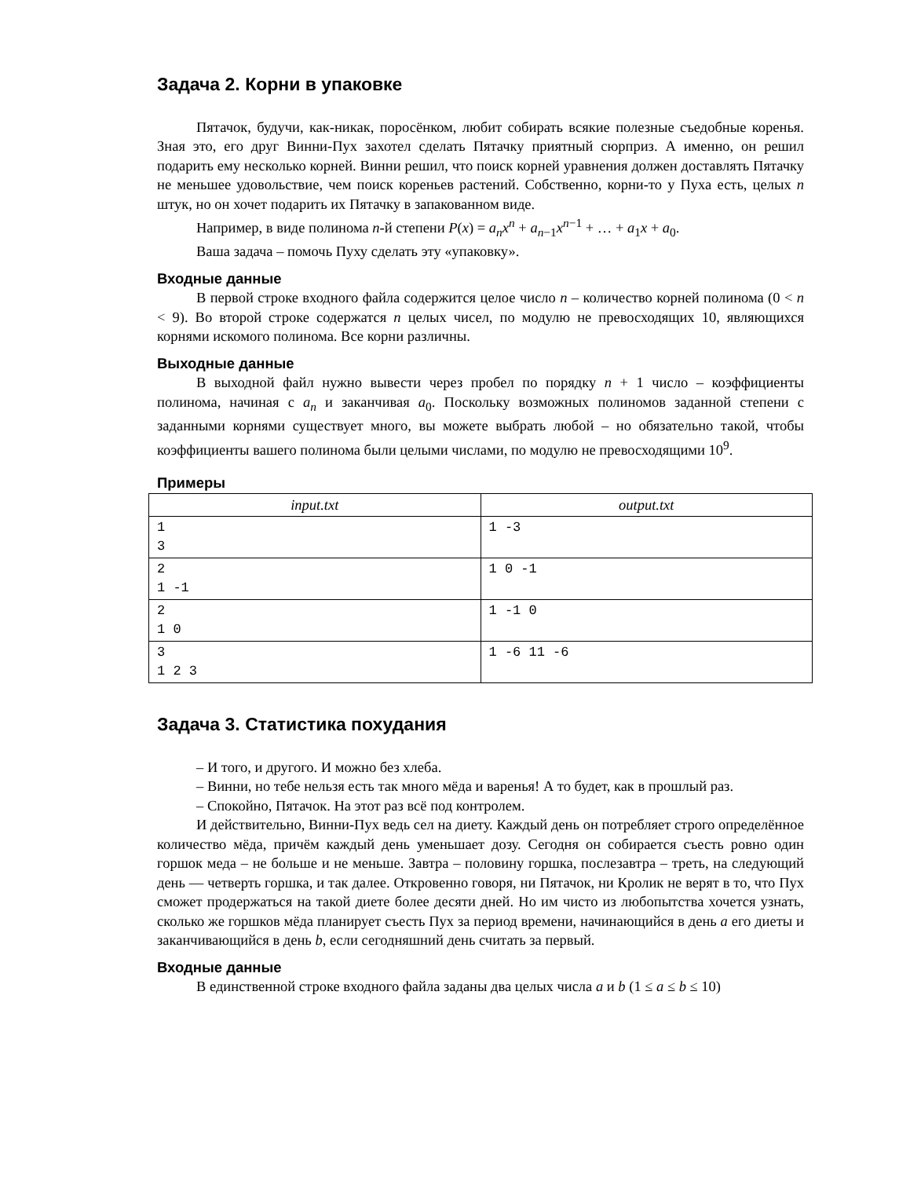Задача 2. Корни в упаковке
Пятачок, будучи, как-никак, поросёнком, любит собирать всякие полезные съедобные коренья. Зная это, его друг Винни-Пух захотел сделать Пятачку приятный сюрприз. А именно, он решил подарить ему несколько корней. Винни решил, что поиск корней уравнения должен доставлять Пятачку не меньшее удовольствие, чем поиск кореньев растений. Собственно, корни-то у Пуха есть, целых n штук, но он хочет подарить их Пятачку в запакованном виде.
Например, в виде полинома n-й степени P(x) = a<sub>n</sub>x<sup>n</sup> + a<sub>n−1</sub>x<sup>n−1</sup> + … + a<sub>1</sub>x + a<sub>0</sub>.
Ваша задача – помочь Пуху сделать эту «упаковку».
Входные данные
В первой строке входного файла содержится целое число n – количество корней полинома (0 < n < 9). Во второй строке содержатся n целых чисел, по модулю не превосходящих 10, являющихся корнями искомого полинома. Все корни различны.
Выходные данные
В выходной файл нужно вывести через пробел по порядку n + 1 число – коэффициенты полинома, начиная с a<sub>n</sub> и заканчивая a<sub>0</sub>. Поскольку возможных полиномов заданной степени с заданными корнями существует много, вы можете выбрать любой – но обязательно такой, чтобы коэффициенты вашего полинома были целыми числами, по модулю не превосходящими 10<sup>9</sup>.
Примеры
| input.txt | output.txt |
| --- | --- |
| 1 3 | 1 -3 |
| 2 1 -1 | 1 0 -1 |
| 2 1 0 | 1 -1 0 |
| 3 1 2 3 | 1 -6 11 -6 |
Задача 3. Статистика похудания
– И того, и другого. И можно без хлеба.
– Винни, но тебе нельзя есть так много мёда и варенья! А то будет, как в прошлый раз.
– Спокойно, Пятачок. На этот раз всё под контролем.
И действительно, Винни-Пух ведь сел на диету. Каждый день он потребляет строго определённое количество мёда, причём каждый день уменьшает дозу. Сегодня он собирается съесть ровно один горшок меда – не больше и не меньше. Завтра – половину горшка, послезавтра – треть, на следующий день — четверть горшка, и так далее. Откровенно говоря, ни Пятачок, ни Кролик не верят в то, что Пух сможет продержаться на такой диете более десяти дней. Но им чисто из любопытства хочется узнать, сколько же горшков мёда планирует съесть Пух за период времени, начинающийся в день a его диеты и заканчивающийся в день b, если сегодняшний день считать за первый.
Входные данные
В единственной строке входного файла заданы два целых числа a и b (1 ≤ a ≤ b ≤ 10)